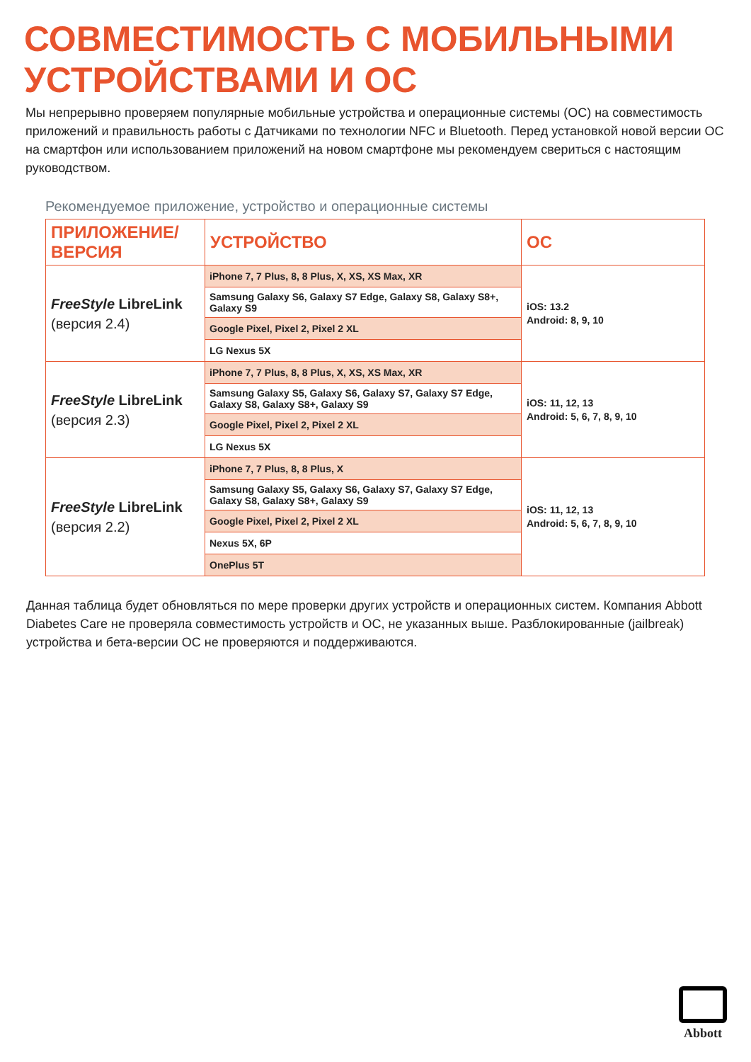СОВМЕСТИМОСТЬ С МОБИЛЬНЫМИ
УСТРОЙСТВАМИ И ОС
Мы непрерывно проверяем популярные мобильные устройства и операционные системы (ОС) на совместимость приложений и правильность работы с Датчиками по технологии NFC и Bluetooth. Перед установкой новой версии ОС на смартфон или использованием приложений на новом смартфоне мы рекомендуем свериться с настоящим руководством.
Рекомендуемое приложение, устройство и операционные системы
| ПРИЛОЖЕНИЕ/ ВЕРСИЯ | УСТРОЙСТВО | ОС |
| --- | --- | --- |
| FreeStyle LibreLink (версия 2.4) | iPhone 7, 7 Plus, 8, 8 Plus, X, XS, XS Max, XR | iOS: 13.2 Android: 8, 9, 10 |
| | Samsung Galaxy S6, Galaxy S7 Edge, Galaxy S8, Galaxy S8+, Galaxy S9 | |
| | Google Pixel, Pixel 2, Pixel 2 XL | |
| | LG Nexus 5X | |
| FreeStyle LibreLink (версия 2.3) | iPhone 7, 7 Plus, 8, 8 Plus, X, XS, XS Max, XR | iOS: 11, 12, 13 Android: 5, 6, 7, 8, 9, 10 |
| | Samsung Galaxy S5, Galaxy S6, Galaxy S7, Galaxy S7 Edge, Galaxy S8, Galaxy S8+, Galaxy S9 | |
| | Google Pixel, Pixel 2, Pixel 2 XL | |
| | LG Nexus 5X | |
| FreeStyle LibreLink (версия 2.2) | iPhone 7, 7 Plus, 8, 8 Plus, X | iOS: 11, 12, 13 Android: 5, 6, 7, 8, 9, 10 |
| | Samsung Galaxy S5, Galaxy S6, Galaxy S7, Galaxy S7 Edge, Galaxy S8, Galaxy S8+, Galaxy S9 | |
| | Google Pixel, Pixel 2, Pixel 2 XL | |
| | Nexus 5X, 6P | |
| | OnePlus 5T | |
Данная таблица будет обновляться по мере проверки других устройств и операционных систем. Компания Abbott Diabetes Care не проверяла совместимость устройств и ОС, не указанных выше. Разблокированные (jailbreak) устройства и бета-версии ОС не проверяются и поддерживаются.
Abbott